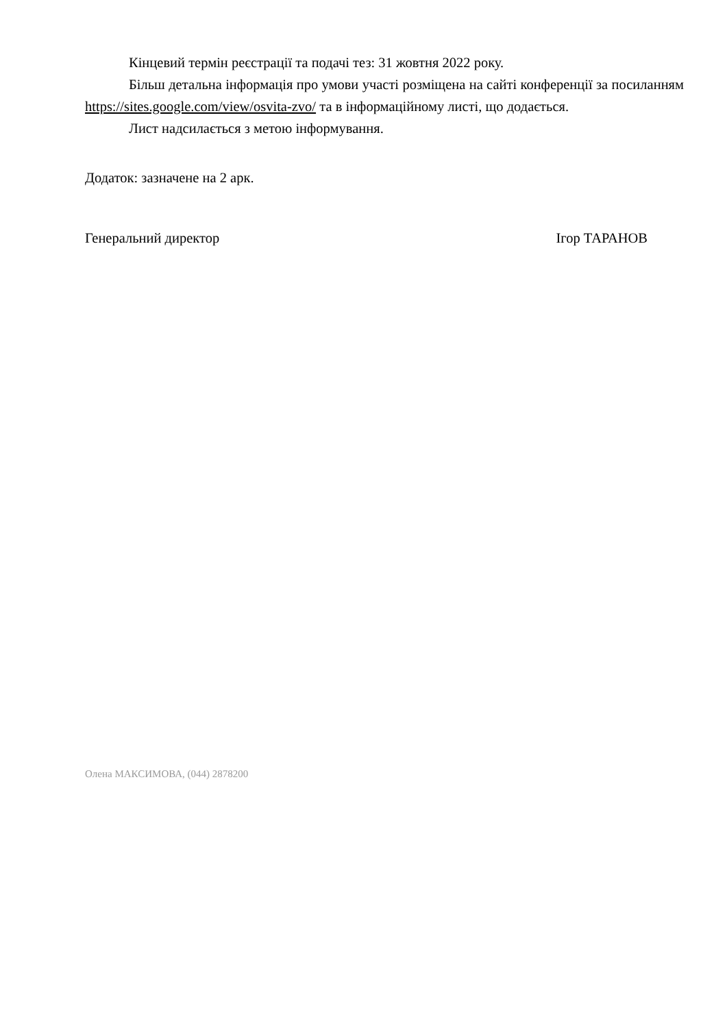Кінцевий термін реєстрації та подачі тез: 31 жовтня 2022 року.
Більш детальна інформація про умови участі розміщена на сайті конференції за посиланням https://sites.google.com/view/osvita-zvo/ та в інформаційному листі, що додається.
Лист надсилається з метою інформування.
Додаток: зазначене на 2 арк.
Генеральний директор Ігор ТАРАНОВ
Олена МАКСИМОВА, (044) 2878200